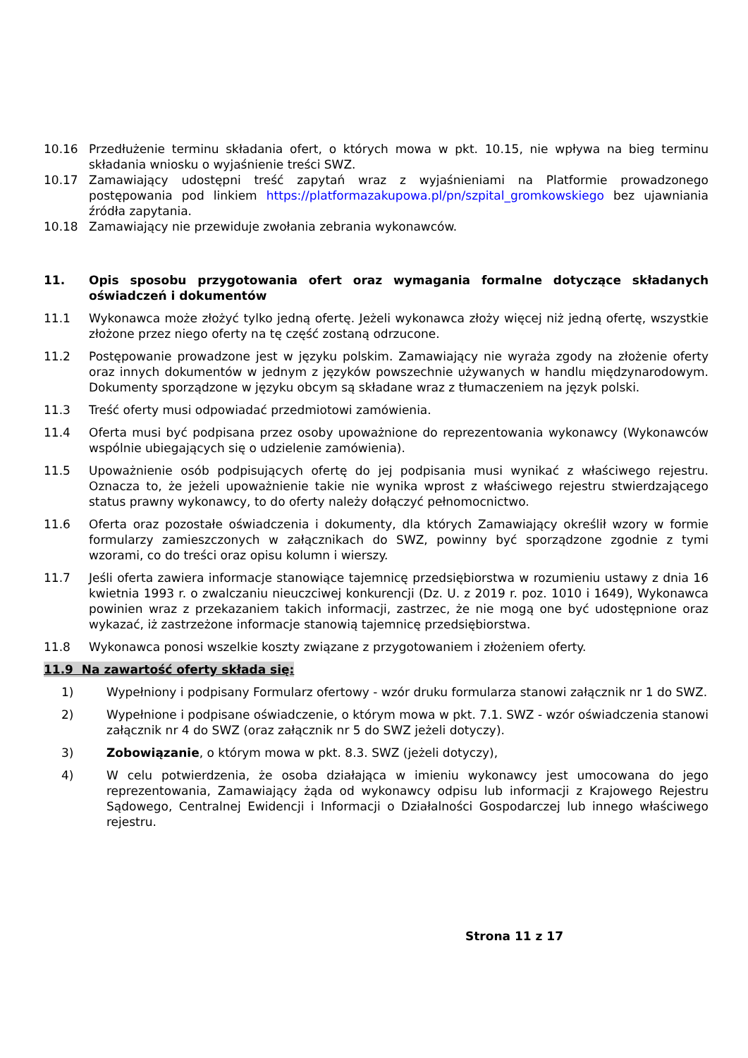10.16 Przedłużenie terminu składania ofert, o których mowa w pkt. 10.15, nie wpływa na bieg terminu składania wniosku o wyjaśnienie treści SWZ.
10.17 Zamawiający udostępni treść zapytań wraz z wyjaśnieniami na Platformie prowadzonego postępowania pod linkiem https://platformazakupowa.pl/pn/szpital_gromkowskiego bez ujawniania źródła zapytania.
10.18 Zamawiający nie przewiduje zwołania zebrania wykonawców.
11. Opis sposobu przygotowania ofert oraz wymagania formalne dotyczące składanych oświadczeń i dokumentów
11.1 Wykonawca może złożyć tylko jedną ofertę. Jeżeli wykonawca złoży więcej niż jedną ofertę, wszystkie złożone przez niego oferty na tę część zostaną odrzucone.
11.2 Postępowanie prowadzone jest w języku polskim. Zamawiający nie wyraża zgody na złożenie oferty oraz innych dokumentów w jednym z języków powszechnie używanych w handlu międzynarodowym. Dokumenty sporządzone w języku obcym są składane wraz z tłumaczeniem na język polski.
11.3 Treść oferty musi odpowiadać przedmiotowi zamówienia.
11.4 Oferta musi być podpisana przez osoby upoważnione do reprezentowania wykonawcy (Wykonawców wspólnie ubiegających się o udzielenie zamówienia).
11.5 Upoważnienie osób podpisujących ofertę do jej podpisania musi wynikać z właściwego rejestru. Oznacza to, że jeżeli upoważnienie takie nie wynika wprost z właściwego rejestru stwierdzającego status prawny wykonawcy, to do oferty należy dołączyć pełnomocnictwo.
11.6 Oferta oraz pozostałe oświadczenia i dokumenty, dla których Zamawiający określił wzory w formie formularzy zamieszczonych w załącznikach do SWZ, powinny być sporządzone zgodnie z tymi wzorami, co do treści oraz opisu kolumn i wierszy.
11.7 Jeśli oferta zawiera informacje stanowiące tajemnicę przedsiębiorstwa w rozumieniu ustawy z dnia 16 kwietnia 1993 r. o zwalczaniu nieuczciwej konkurencji (Dz. U. z 2019 r. poz. 1010 i 1649), Wykonawca powinien wraz z przekazaniem takich informacji, zastrzec, że nie mogą one być udostępnione oraz wykazać, iż zastrzeżone informacje stanowią tajemnicę przedsiębiorstwa.
11.8 Wykonawca ponosi wszelkie koszty związane z przygotowaniem i złożeniem oferty.
11.9 Na zawartość oferty składa się:
1) Wypełniony i podpisany Formularz ofertowy - wzór druku formularza stanowi załącznik nr 1 do SWZ.
2) Wypełnione i podpisane oświadczenie, o którym mowa w pkt. 7.1. SWZ - wzór oświadczenia stanowi załącznik nr 4 do SWZ (oraz załącznik nr 5 do SWZ jeżeli dotyczy).
3) Zobowiązanie, o którym mowa w pkt. 8.3. SWZ (jeżeli dotyczy),
4) W celu potwierdzenia, że osoba działająca w imieniu wykonawcy jest umocowana do jego reprezentowania, Zamawiający żąda od wykonawcy odpisu lub informacji z Krajowego Rejestru Sądowego, Centralnej Ewidencji i Informacji o Działalności Gospodarczej lub innego właściwego rejestru.
Strona 11 z 17